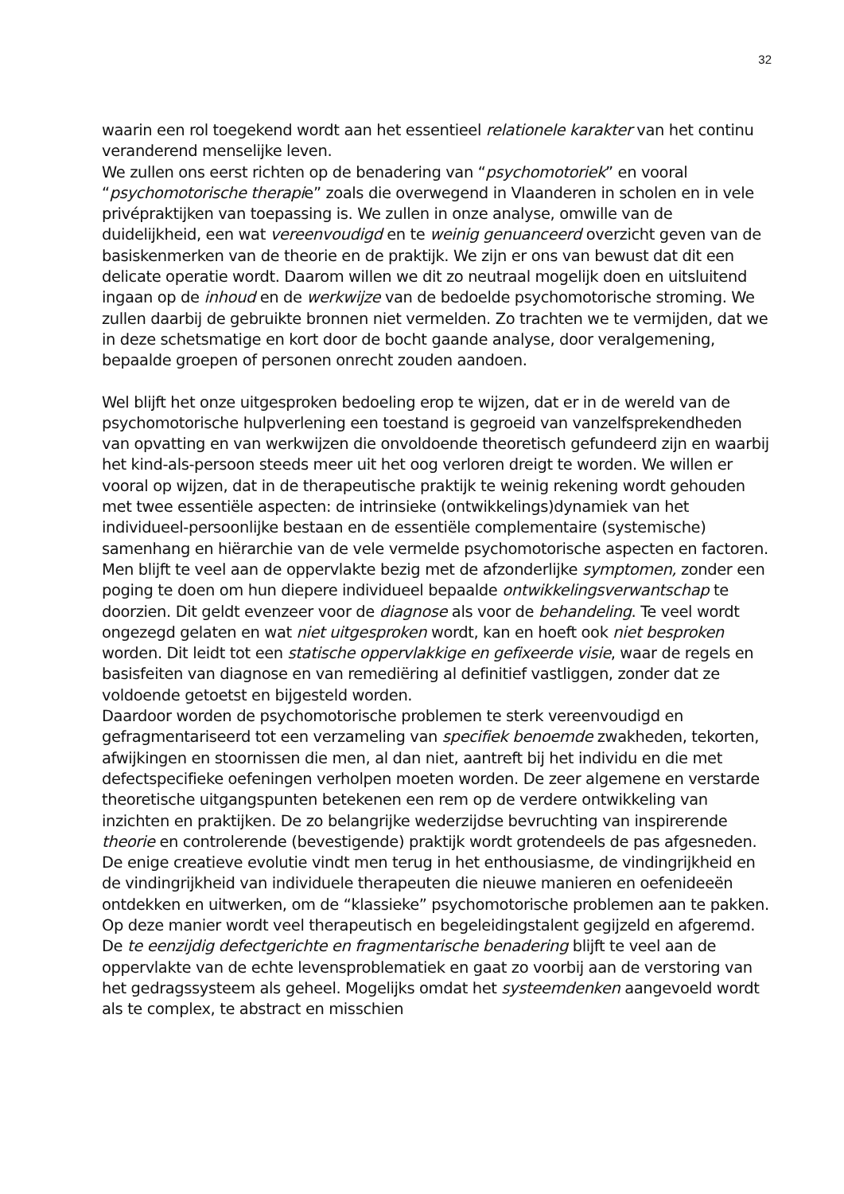32
waarin een rol toegekend wordt aan het essentieel relationele karakter van het continu veranderend menselijke leven.
We zullen ons eerst richten op de benadering van “psychomotoriek” en vooral “psychomotorische therapie” zoals die overwegend in Vlaanderen in scholen en in vele privépraktijken van toepassing is. We zullen in onze analyse, omwille van de duidelijkheid, een wat vereenvoudigd en te weinig genuanceerd overzicht geven van de basiskenmerken van de theorie en de praktijk. We zijn er ons van bewust dat dit een delicate operatie wordt. Daarom willen we dit zo neutraal mogelijk doen en uitsluitend ingaan op de inhoud en de werkwijze van de bedoelde psychomotorische stroming. We zullen daarbij de gebruikte bronnen niet vermelden. Zo trachten we te vermijden, dat we in deze schetsmatige en kort door de bocht gaande analyse, door veralgemening, bepaalde groepen of personen onrecht zouden aandoen.
Wel blijft het onze uitgesproken bedoeling erop te wijzen, dat er in de wereld van de psychomotorische hulpverlening een toestand is gegroeid van vanzelfsprekendheden van opvatting en van werkwijzen die onvoldoende theoretisch gefundeerd zijn en waarbij het kind-als-persoon steeds meer uit het oog verloren dreigt te worden. We willen er vooral op wijzen, dat in de therapeutische praktijk te weinig rekening wordt gehouden met twee essentiële aspecten: de intrinsieke (ontwikkelings)dynamiek van het individueel-persoonlijke bestaan en de essentiële complementaire (systemische) samenhang en hiërarchie van de vele vermelde psychomotorische aspecten en factoren.
Men blijft te veel aan de oppervlakte bezig met de afzonderlijke symptomen, zonder een poging te doen om hun diepere individueel bepaalde ontwikkelingsverwantschap te doorzien. Dit geldt evenzeer voor de diagnose als voor de behandeling. Te veel wordt ongezegd gelaten en wat niet uitgesproken wordt, kan en hoeft ook niet besproken worden. Dit leidt tot een statische oppervlakkige en gefixeerde visie, waar de regels en basisfeiten van diagnose en van remediëring al definitief vastliggen, zonder dat ze voldoende getoetst en bijgesteld worden.
Daardoor worden de psychomotorische problemen te sterk vereenvoudigd en gefragmentariseerd tot een verzameling van specifiek benoemde zwakheden, tekorten, afwijkingen en stoornissen die men, al dan niet, aantreft bij het individu en die met defectspecifieke oefeningen verholpen moeten worden. De zeer algemene en verstarde theoretische uitgangspunten betekenen een rem op de verdere ontwikkeling van inzichten en praktijken. De zo belangrijke wederzijdse bevruchting van inspirerende theorie en controlerende (bevestigende) praktijk wordt grotendeels de pas afgesneden. De enige creatieve evolutie vindt men terug in het enthousiasme, de vindingrijkheid en de vindingrijkheid van individuele therapeuten die nieuwe manieren en oefenideeën ontdekken en uitwerken, om de “klassieke” psychomotorische problemen aan te pakken. Op deze manier wordt veel therapeutisch en begeleidingstalent gegijzeld en afgeremd.
De te eenzijdig defectgerichte en fragmentarische benadering blijft te veel aan de oppervlakte van de echte levensproblematiek en gaat zo voorbij aan de verstoring van het gedragssysteem als geheel. Mogelijks omdat het systeemdenken aangevoeld wordt als te complex, te abstract en misschien